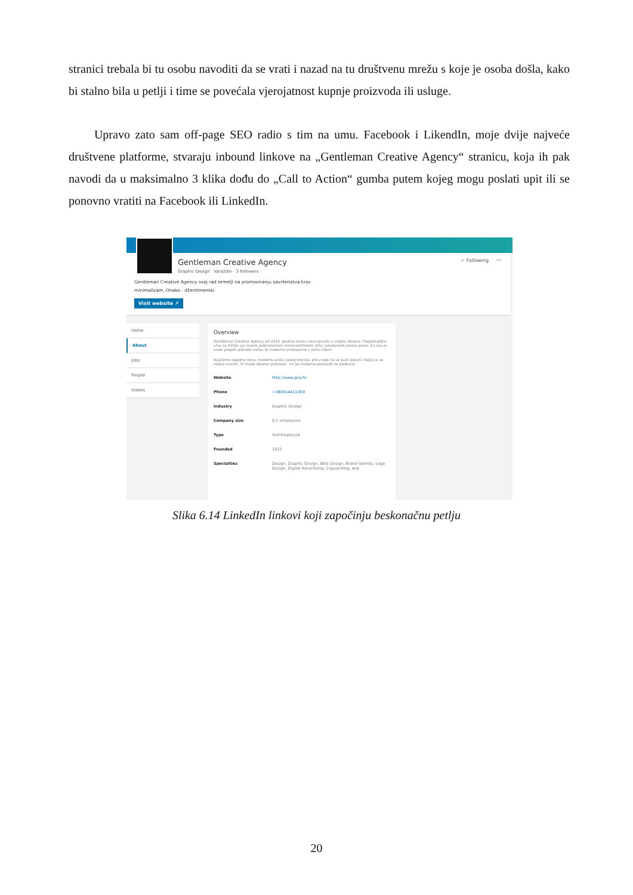stranici trebala bi tu osobu navoditi da se vrati i nazad na tu društvenu mrežu s koje je osoba došla, kako bi stalno bila u petlji i time se povećala vjerojatnost kupnje proizvoda ili usluge.
Upravo zato sam off-page SEO radio s tim na umu. Facebook i LikendIn, moje dvije najveće društvene platforme, stvaraju inbound linkove na „Gentleman Creative Agency“ stranicu, koja ih pak navodi da u maksimalno 3 klika dođu do „Call to Action“ gumba putem kojeg mogu poslati upit ili se ponovno vratiti na Facebook ili LinkedIn.
Gentleman Creative Agency
Graphic Design · Varaždin · 3 followers
✓ Following ···
Gentleman Creative Agency svoj rad temelji na promoviranju savršenstva kroz
minimalizam. Onako - džentlmenski
Visit website ↗
Home
About
Jobs
People
Videos
Overview
Gentleman Creative Agency od 2015. godine stvara nova pravila u svijetu dizajna. Prepoznatljivi smo na tržištu po našem jedinstvenom minimalističkom stilu i predanosti prema poslu. Za nas je svaki projekt jednako važan te svakome pristupamo s istim ciljem.
Napišimo zajedno novu, modernu priču vašeg brenda, priču koje će se ljudi sjećati i kojoj će se stalno vraćati. Vi imate idealan proizvod - mi ga možemo postaviti na pedestal.
| Website | http://www.gca.hr |
| Phone | +385914411359 |
| Industry | Graphic Design |
| Company size | 0-1 employees |
| Type | Self-Employed |
| Founded | 2015 |
| Specialties | Design, Graphic Design, Web Design, Brand Identity, Logo Design, Digital Advertising, Copywriting, and |
Slika 6.14 LinkedIn linkovi koji započinju beskonačnu petlju
20